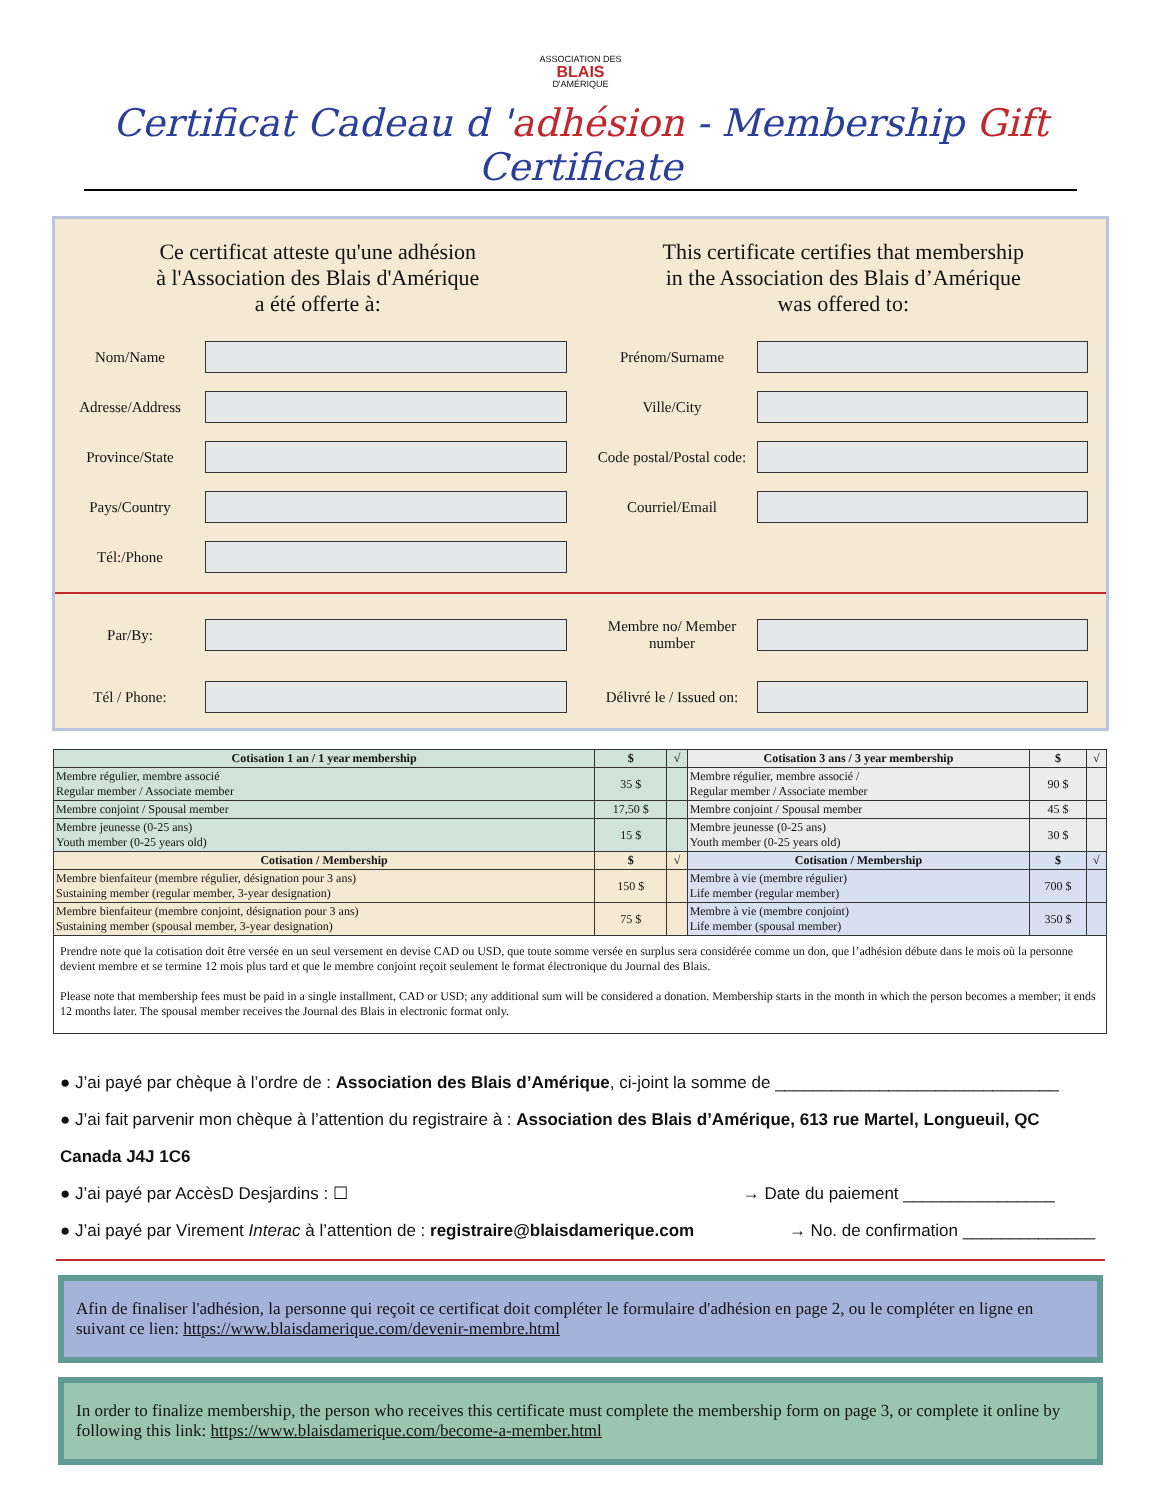ASSOCIATION DES
BLAIS
D'AMÉRIQUE
Certificat Cadeau d 'adhésion - Membership Gift Certificate
Ce certificat atteste qu'une adhésion
à l'Association des Blais d'Amérique
a été offerte à:
This certificate certifies that membership
in the Association des Blais d’Amérique
was offered to:
Nom/Name Prénom/Surname
Adresse/Address Ville/City
Province/State
Code postal/Postal code:
Pays/Country Courriel/Email
Tél:/Phone
Par/By:
Membre no/ Member number
Tél / Phone:
Délivré le / Issued on:
| Cotisation 1 an / 1 year membership | $ | √ | Cotisation 3 ans / 3 year membership | $ | √ |
| --- | --- | --- | --- | --- | --- |
| Membre régulier, membre associé Regular member / Associate member | 35 $ | | Membre régulier, membre associé / Regular member / Associate member | 90 $ | |
| Membre conjoint / Spousal member | 17,50 $ | | Membre conjoint / Spousal member | 45 $ | |
| Membre jeunesse (0-25 ans) Youth member (0-25 years old) | 15 $ | | Membre jeunesse (0-25 ans) Youth member (0-25 years old) | 30 $ | |
| Cotisation / Membership | $ | √ | Cotisation / Membership | $ | √ |
| Membre bienfaiteur (membre régulier, désignation pour 3 ans) Sustaining member (regular member, 3-year designation) | 150 $ | | Membre à vie (membre régulier) Life member (regular member) | 700 $ | |
| Membre bienfaiteur (membre conjoint, désignation pour 3 ans) Sustaining member (spousal member, 3-year designation) | 75 $ | | Membre à vie (membre conjoint) Life member (spousal member) | 350 $ | |
Prendre note que la cotisation doit être versée en un seul versement en devise CAD ou USD, que toute somme versée en surplus sera considérée comme un don, que l’adhésion débute dans le mois où la personne devient membre et se termine 12 mois plus tard et que le membre conjoint reçoit seulement le format électronique du Journal des Blais.
Please note that membership fees must be paid in a single installment, CAD or USD; any additional sum will be considered a donation. Membership starts in the month in which the person becomes a member; it ends 12 months later. The spousal member receives the Journal des Blais in electronic format only.
● J’ai payé par chèque à l’ordre de : Association des Blais d’Amérique, ci-joint la somme de ______________________________
● J’ai fait parvenir mon chèque à l’attention du registraire à : Association des Blais d’Amérique, 613 rue Martel, Longueuil, QC Canada J4J 1C6
● J’ai payé par AccèsD Desjardins : ☐ → Date du paiement ________________
● J’ai payé par Virement Interac à l’attention de : registraire@blaisdamerique.com → No. de confirmation ______________
Afin de finaliser l'adhésion, la personne qui reçoit ce certificat doit compléter le formulaire d'adhésion en page 2, ou le compléter en ligne en suivant ce lien: https://www.blaisdamerique.com/devenir-membre.html
In order to finalize membership, the person who receives this certificate must complete the membership form on page 3, or complete it online by following this link: https://www.blaisdamerique.com/become-a-member.html